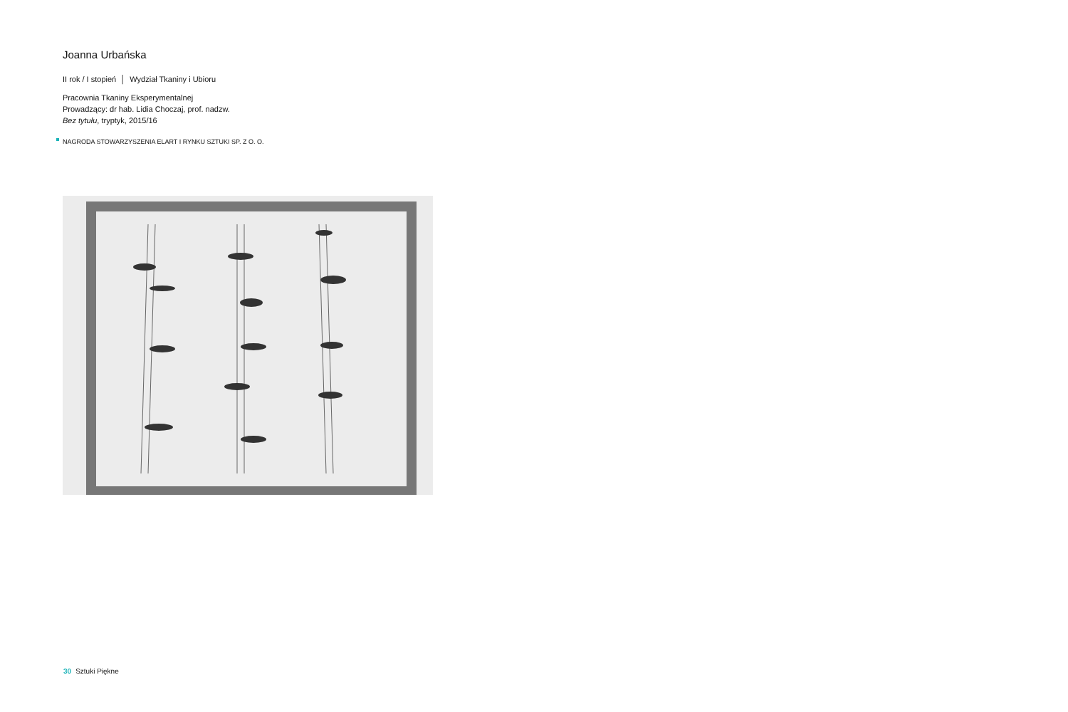Joanna Urbańska
II rok / I stopień │ Wydział Tkaniny i Ubioru
Pracownia Tkaniny Eksperymentalnej
Prowadzący: dr hab. Lidia Choczaj, prof. nadzw.
Bez tytułu, tryptyk, 2015/16
NAGRODA STOWARZYSZENIA ELART I RYNKU SZTUKI SP. Z O. O.
30 Sztuki Piękne